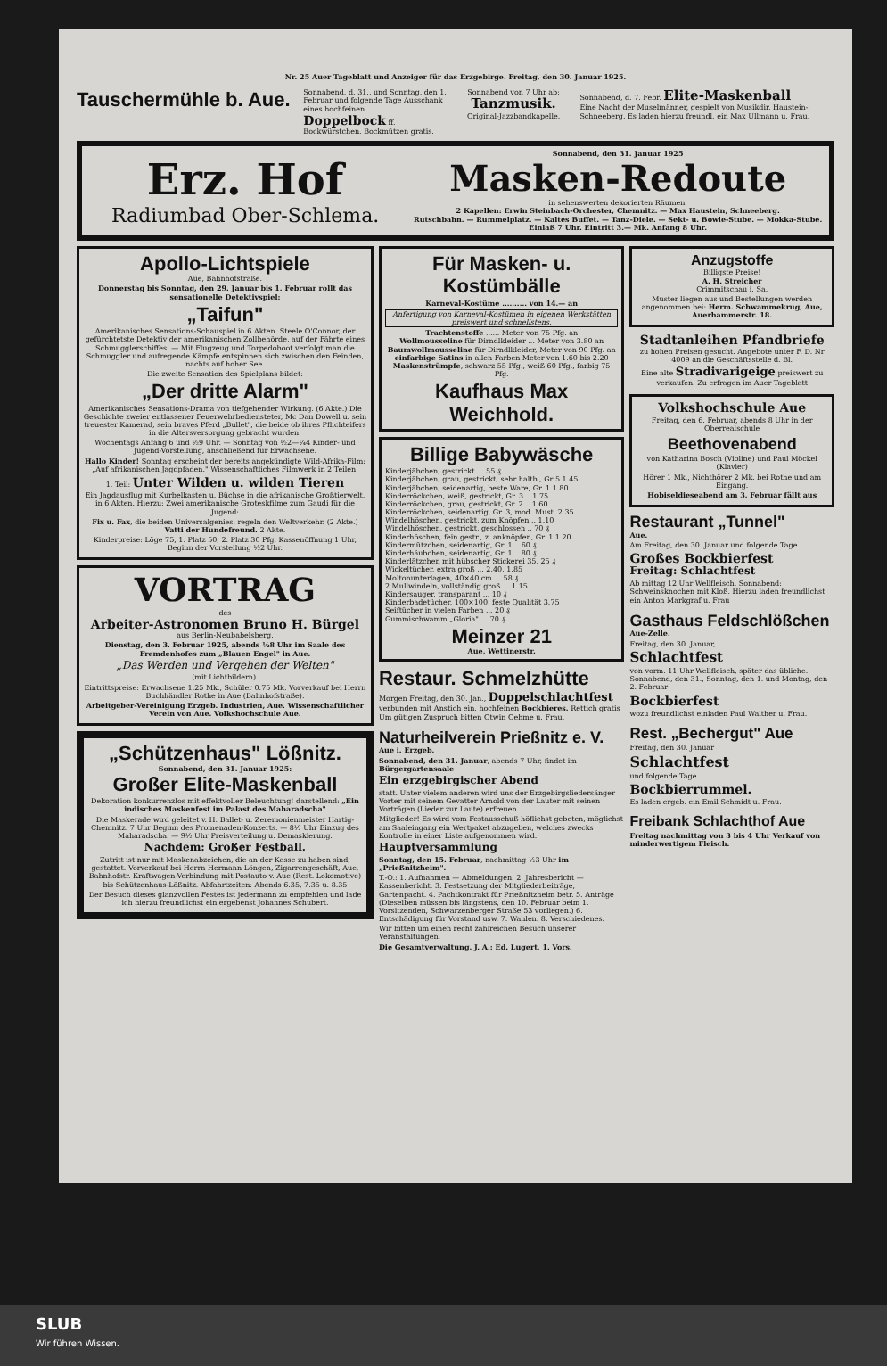Nr. 25 Auer Tageblatt und Anzeiger für das Erzgebirge. Freitag, den 30. Januar 1925.
Tauschermühle b. Aue.
Sonnabend, d. 31., und Sonntag, den 1. Februar und folgende Tage Ausschank eines hochfeinen Doppelbock ff. Bockwürstchen. Bockmützen gratis.
Sonnabend von 7 Uhr ab:
Tanzmusik.
Original-Jazzbandkapelle.
Sonnabend, d. 7. Febr. Elite-Maskenball
Eine Nacht der Muselmänner, gespielt von Musikdir. Haustein-Schneeberg. Es laden hierzu freundl. ein Max Ullmann u. Frau.
Erz. Hof
Radiumbad Ober-Schlema.
Sonnabend, den 31. Januar 1925
Masken-Redoute
in sehenswerten dekorierten Räumen.
2 Kapellen: Erwin Steinbach-Orchester, Chemnitz. — Max Haustein, Schneeberg.
Rutschbahn. — Rummelplatz. — Kaltes Buffet. — Tanz-Diele. — Sekt- u. Bowle-Stube. — Mokka-Stube.
Einlaß 7 Uhr. Eintritt 3.— Mk. Anfang 8 Uhr.
Apollo-Lichtspiele
Aue, Bahnhofstraße.
Donnerstag bis Sonntag, den 29. Januar bis 1. Februar rollt das sensationelle Detektivspiel:
„Taifun"
Amerikanisches Sensations-Schauspiel in 6 Akten. Steele O'Connor, der gefürchtetste Detektiv der amerikanischen Zollbehörde, auf der Fährte eines Schmugglerschiffes. — Mit Flugzeug und Torpedoboot verfolgt man die Schmuggler und aufregende Kämpfe entspinnen sich zwischen den Feinden, nachts auf hoher See.
Die zweite Sensation des Spielplans bildet:
„Der dritte Alarm"
Amerikanisches Sensations-Drama von tiefgehender Wirkung. (6 Akte.) Die Geschichte zweier entlassener Feuerwehrbediensteter, Mc Dan Dowell u. sein treuester Kamerad, sein braves Pferd „Bullet", die beide ob ihres Pflichteifers in die Altersversorgung gebracht wurden.
Wochentags Anfang 6 und ½9 Uhr. — Sonntag von ½2—¼4 Kinder- und Jugend-Vorstellung, anschließend für Erwachsene.
Hallo Kinder! Sonntag erscheint der bereits angekündigte Wild-Afrika-Film: „Auf afrikanischen Jagdpfaden." Wissenschaftliches Filmwerk in 2 Teilen.
1. Teil: Unter Wilden u. wilden Tieren
Ein Jagdausflug mit Kurbelkasten u. Büchse in die afrikanische Großtierwelt, in 6 Akten. Hierzu: Zwei amerikanische Groteskfilme zum Gaudi für die Jugend:
Fix u. Fax, die beiden Universalgenies, regeln den Weltverkehr. (2 Akte.) Vatti der Hundefreund. 2 Akte.
Kinderpreise: Löge 75, 1. Platz 50, 2. Platz 30 Pfg. Kassenöffnung 1 Uhr, Beginn der Vorstellung ½2 Uhr.
VORTRAG
des
Arbeiter-Astronomen Bruno H. Bürgel
aus Berlin-Neubabelsberg.
Dienstag, den 3. Februar 1925, abends ½8 Uhr im Saale des Fremdenhofes zum „Blauen Engel" in Aue.
„Das Werden und Vergehen der Welten"
(mit Lichtbildern).
Eintrittspreise: Erwachsene 1.25 Mk., Schüler 0.75 Mk. Vorverkauf bei Herrn Buchhändler Rothe in Aue (Bahnhofstraße).
Arbeitgeber-Vereinigung Erzgeb. Industrien, Aue. Wissenschaftlicher Verein von Aue. Volkshochschule Aue.
„Schützenhaus" Lößnitz.
Sonnabend, den 31. Januar 1925:
Großer Elite-Maskenball
Dekoration konkurrenzlos mit effektvoller Beleuchtung! darstellend: „Ein indisches Maskenfest im Palast des Maharadscha"
Die Maskerade wird geleitet v. H. Ballet- u. Zeremonienmeister Hartig-Chemnitz. 7 Uhr Beginn des Promenaden-Konzerts. — 8½ Uhr Einzug des Maharadscha. — 9½ Uhr Preisverteilung u. Demaskierung.
Nachdem: Großer Festball.
Zutritt ist nur mit Maskenabzeichen, die an der Kasse zu haben sind, gestattet. Vorverkauf bei Herrn Hermann Löngen, Zigarrengeschäft, Aue, Bahnhofstr. Kraftwagen-Verbindung mit Postauto v. Aue (Rest. Lokomotive) bis Schützenhaus-Lößnitz. Abfahrtzeiten: Abends 6.35, 7.35 u. 8.35
Der Besuch dieses glanzvollen Festes ist jedermann zu empfehlen und lade ich hierzu freundlichst ein ergebenst Johannes Schubert.
Für Masken- u. Kostümbälle
Karneval-Kostüme .......... von 14.— an
Anfertigung von Karneval-Kostümen in eigenen Werkstätten preiswert und schnellstens.
Trachtenstoffe ...... Meter von 75 Pfg. an
Wollmousseline für Dirndlkleider ... Meter von 3.80 an
Baumwollmousseline für Dirndlkleider, Meter von 90 Pfg. an
einfarbige Satins in allen Farben Meter von 1.60 bis 2.20
Maskenstrümpfe, schwarz 55 Pfg., weiß 60 Pfg., farbig 75 Pfg.
Kaufhaus Max Weichhold.
Billige Babywäsche
Kinderjäbchen, gestrickt ... 55 ₰
Kinderjäbchen, grau, gestrickt, sehr haltb., Gr 5 1.45
Kinderjäbchen, seidenartig, beste Ware, Gr. 1 1.80
Kinderröckchen, weiß, gestrickt, Gr. 3 .. 1.75
Kinderröckchen, grau, gestrickt, Gr. 2 .. 1.60
Kinderröckchen, seidenartig, Gr. 3, mod. Must. 2.35
Windelhöschen, gestrickt, zum Knöpfen .. 1.10
Windelhöschen, gestrickt, geschlossen .. 70 ₰
Kinderhöschen, fein gestr., z. anknöpfen, Gr. 1 1.20
Kindermützchen, seidenartig, Gr. 1 .. 60 ₰
Kinderhäubchen, seidenartig, Gr. 1 .. 80 ₰
Kinderlätzchen mit hübscher Stickerei 35, 25 ₰
Wickeltücher, extra groß ... 2.40, 1.85
Moltonunterlagen, 40×40 cm ... 58 ₰
2 Mullwindeln, vollständig groß ... 1.15
Kindersauger, transparant ... 10 ₰
Kinderbadetücher, 100×100, feste Qualität 3.75
Seiftücher in vielen Farben ... 20 ₰
Gummischwamm „Gloria" ... 70 ₰
Meinzer 21
Aue, Wettinerstr.
Restaur. Schmelzhütte
Morgen Freitag, den 30. Jan., Doppelschlachtfest verbunden mit Anstich ein. hochfeinen Bockbieres. Rettich gratis
Um gütigen Zuspruch bitten Otwin Oehme u. Frau.
Naturheilverein Prießnitz e. V.
Aue i. Erzgeb.
Sonnabend, den 31. Januar, abends 7 Uhr, findet im Bürgergartensaale
Ein erzgebirgischer Abend
statt. Unter vielem anderen wird uns der Erzgebirgsliedersänger Vorter mit seinem Gevatter Arnold von der Lauter mit seinen Vorträgen (Lieder zur Laute) erfreuen.
Mitglieder! Es wird vom Festausschuß höflichst gebeten, möglichst am Saaleingang ein Wertpaket abzugeben, welches zwecks Kontrolle in einer Liste aufgenommen wird.
Hauptversammlung
Sonntag, den 15. Februar, nachmittag ½3 Uhr im „Prießnitzheim".
T.-O.: 1. Aufnahmen — Abmeldungen. 2. Jahresbericht — Kassenbericht. 3. Festsetzung der Mitgliederbeiträge, Gartenpacht. 4. Pachtkontrakt für Prießnitzheim betr. 5. Anträge (Dieselben müssen bis längstens, den 10. Februar beim 1. Vorsitzenden, Schwarzenberger Straße 53 vorliegen.) 6. Entschädigung für Vorstand usw. 7. Wahlen. 8. Verschiedenes.
Wir bitten um einen recht zahlreichen Besuch unserer Veranstaltungen.
Die Gesamtverwaltung. J. A.: Ed. Lugert, 1. Vors.
Anzugstoffe
Billigste Preise!
A. H. Streicher
Crimmitschau i. Sa.
Muster liegen aus und Bestellungen werden angenommen bei: Herm. Schwammekrug, Aue, Auerhammerstr. 18.
Stadtanleihen Pfandbriefe
zu hohen Preisen gesucht. Angebote unter F. D. Nr 4009 an die Geschäftsstelle d. Bl.
Eine alte Stradivarigeige preiswert zu verkaufen. Zu erfragen im Auer Tageblatt
Volkshochschule Aue
Freitag, den 6. Februar, abends 8 Uhr in der Oberrealschule
Beethovenabend
von Katharina Bosch (Violine) und Paul Möckel (Klavier)
Hörer 1 Mk., Nichthörer 2 Mk. bei Rothe und am Eingang.
Hobiseldieseabend am 3. Februar fällt aus
Restaurant „Tunnel"
Aue.
Am Freitag, den 30. Januar und folgende Tage
Großes Bockbierfest
Freitag: Schlachtfest
Ab mittag 12 Uhr Wellfleisch. Sonnabend: Schweinsknochen mit Kloß. Hierzu laden freundlichst ein Anton Markgraf u. Frau
Gasthaus Feldschlößchen
Aue-Zelle.
Freitag, den 30. Januar,
Schlachtfest
von vorm. 11 Uhr Wellfleisch, später das übliche. Sonnabend, den 31., Sonntag, den 1. und Montag, den 2. Februar
Bockbierfest
wozu freundlichst einladen Paul Walther u. Frau.
Rest. „Bechergut" Aue
Freitag, den 30. Januar
Schlachtfest
und folgende Tage
Bockbierrummel.
Es laden ergeb. ein Emil Schmidt u. Frau.
Freibank Schlachthof Aue
Freitag nachmittag von 3 bis 4 Uhr Verkauf von minderwertigem Fleisch.
SLUB
Wir führen Wissen.